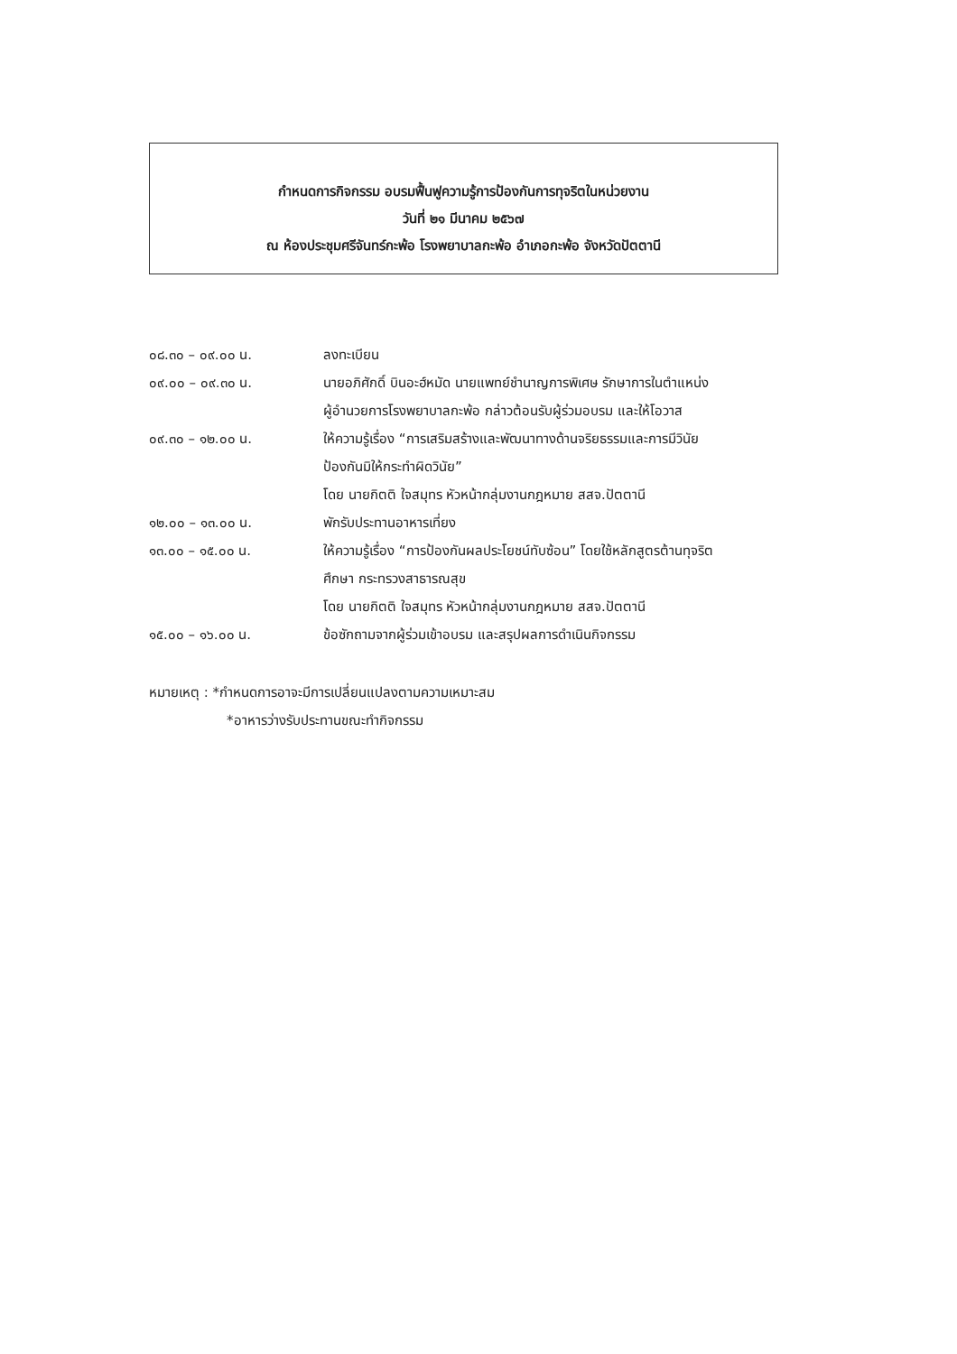กำหนดการกิจกรรม อบรมฟื้นฟูความรู้การป้องกันการทุจริตในหน่วยงาน
วันที่ ๒๑ มีนาคม ๒๕๖๗
ณ ห้องประชุมศรีจันทร์กะพ้อ โรงพยาบาลกะพ้อ อำเภอกะพ้อ จังหวัดปัตตานี
| ๐๘.๓๐ – ๐๙.๐๐ น. | ลงทะเบียน |
| ๐๙.๐๐ – ๐๙.๓๐ น. | นายอภิศักดิ์ บินอะฮ์หมัด นายแพทย์ชำนาญการพิเศษ รักษาการในตำแหน่ง ผู้อำนวยการโรงพยาบาลกะพ้อ กล่าวต้อนรับผู้ร่วมอบรม และให้โอวาส |
| ๐๙.๓๐ – ๑๒.๐๐ น. | ให้ความรู้เรื่อง “การเสริมสร้างและพัฒนาทางด้านจริยธรรมและการมีวินัย ป้องกันมิให้กระทำผิดวินัย” โดย นายกิตติ ใจสมุทร หัวหน้ากลุ่มงานกฎหมาย สสจ.ปัตตานี |
| ๑๒.๐๐ – ๑๓.๐๐ น. | พักรับประทานอาหารเที่ยง |
| ๑๓.๐๐ – ๑๕.๐๐ น. | ให้ความรู้เรื่อง “การป้องกันผลประโยชน์ทับซ้อน” โดยใช้หลักสูตรต้านทุจริต ศึกษา กระทรวงสาธารณสุข โดย นายกิตติ ใจสมุทร หัวหน้ากลุ่มงานกฎหมาย สสจ.ปัตตานี |
| ๑๕.๐๐ – ๑๖.๐๐ น. | ข้อซักถามจากผู้ร่วมเข้าอบรม และสรุปผลการดำเนินกิจกรรม |
หมายเหตุ : *กำหนดการอาจะมีการเปลี่ยนแปลงตามความเหมาะสม
*อาหารว่างรับประทานขณะทำกิจกรรม